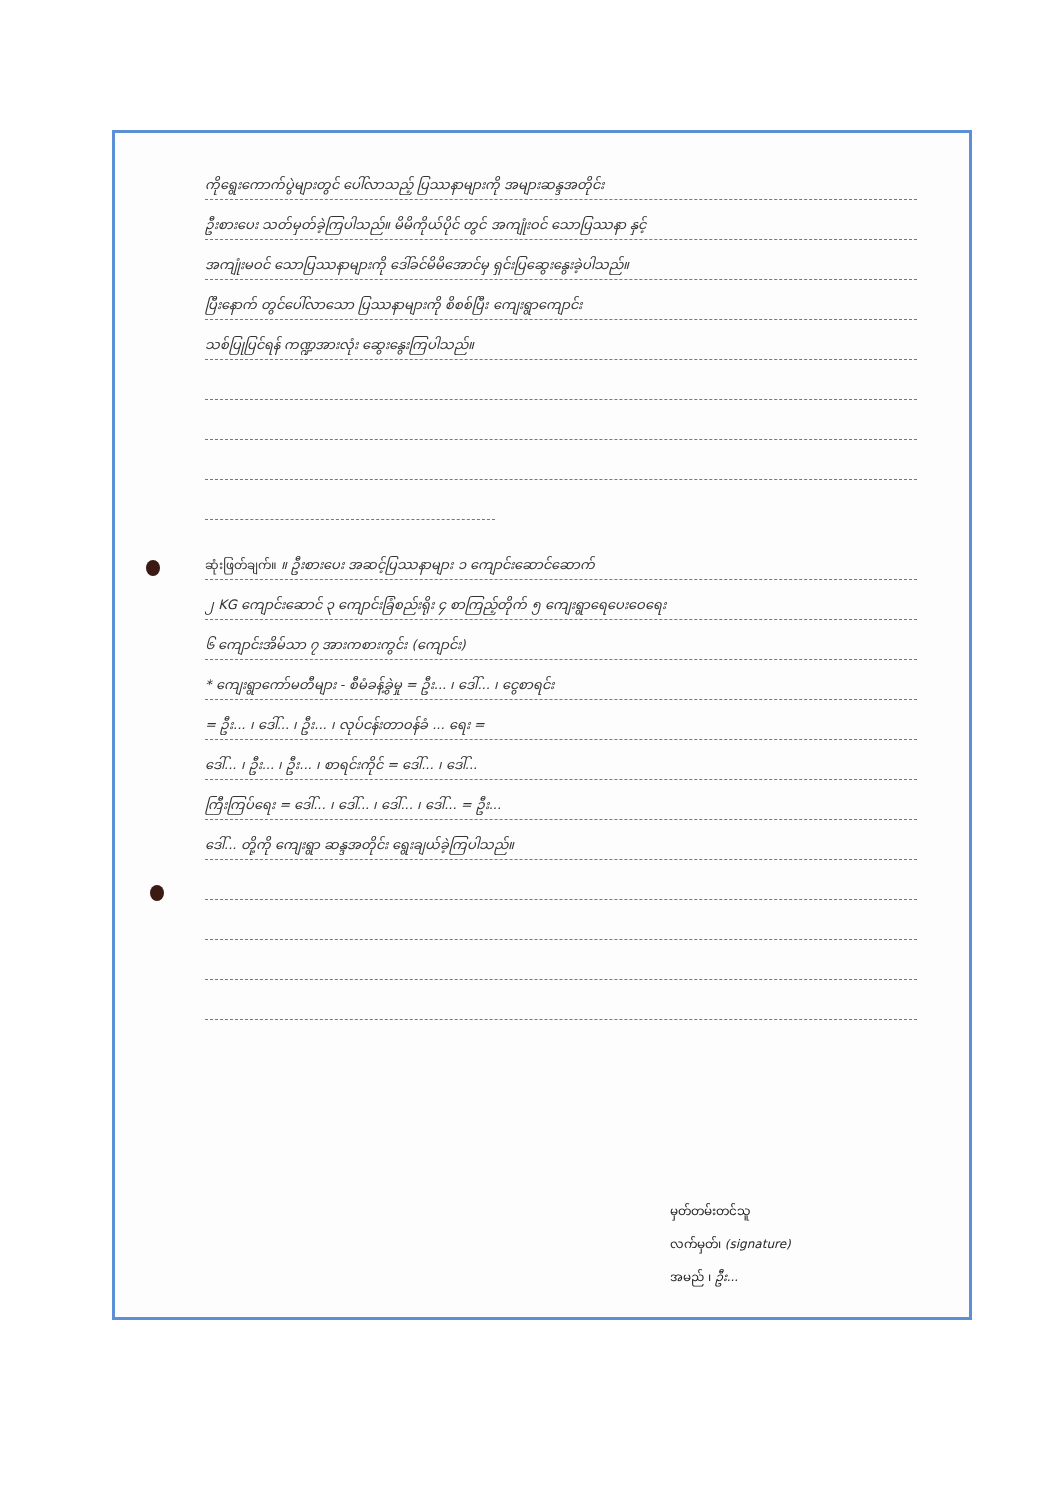ကိုရွေးကောက်ပွဲများတွင် ပေါ်လာသည့် ပြဿနာများကို အများဆန္ဒအတိုင်း
ဦးစားပေး သတ်မှတ်ခဲ့ကြပါသည်။ မိမိကိုယ်ပိုင် တွင် အကျုံးဝင် သောပြဿနာ နှင့်
အကျုံးမဝင် သောပြဿနာများကို ဒေါ်ခင်မိမိအောင်မှ ရှင်းပြဆွေးနွေးခဲ့ပါသည်။
ပြီးနောက် တွင်ပေါ်လာသော ပြဿနာများကို စိစစ်ပြီး ကျေးရွာကျောင်း
သစ်ပြုပြင်ရန် ကဏ္ဍအားလုံး ဆွေးနွေးကြပါသည်။
ဆုံးဖြတ်ချက်။ ။ ဦးစားပေး အဆင့်ပြဿနာများ ၁ ကျောင်းဆောင်ဆောက်
၂ KG ကျောင်းဆောင် ၃ ကျောင်းခြံစည်းရိုး ၄ စာကြည့်တိုက် ၅ ကျေးရွာရေပေးဝေရေး
၆ ကျောင်းအိမ်သာ ၇ အားကစားကွင်း (ကျောင်း)
* ကျေးရွာကော်မတီများ - စီမံခန့်ခွဲမှု = ဦး... ၊ ဒေါ်... ၊ ငွေစာရင်း
= ဦး... ၊ ဒေါ်... ၊ ဦး... ၊ လုပ်ငန်းတာဝန်ခံ ... ရေး =
ဒေါ်... ၊ ဦး... ၊ ဦး... ၊ စာရင်းကိုင် = ဒေါ်... ၊ ဒေါ်...
ကြီးကြပ်ရေး = ဒေါ်... ၊ ဒေါ်... ၊ ဒေါ်... ၊ ဒေါ်... = ဦး...
ဒေါ်... တို့ကို ကျေးရွာ ဆန္ဒအတိုင်း ရွေးချယ်ခဲ့ကြပါသည်။
မှတ်တမ်းတင်သူ
လက်မှတ်၊ (signature)
အမည် ၊ ဦး...